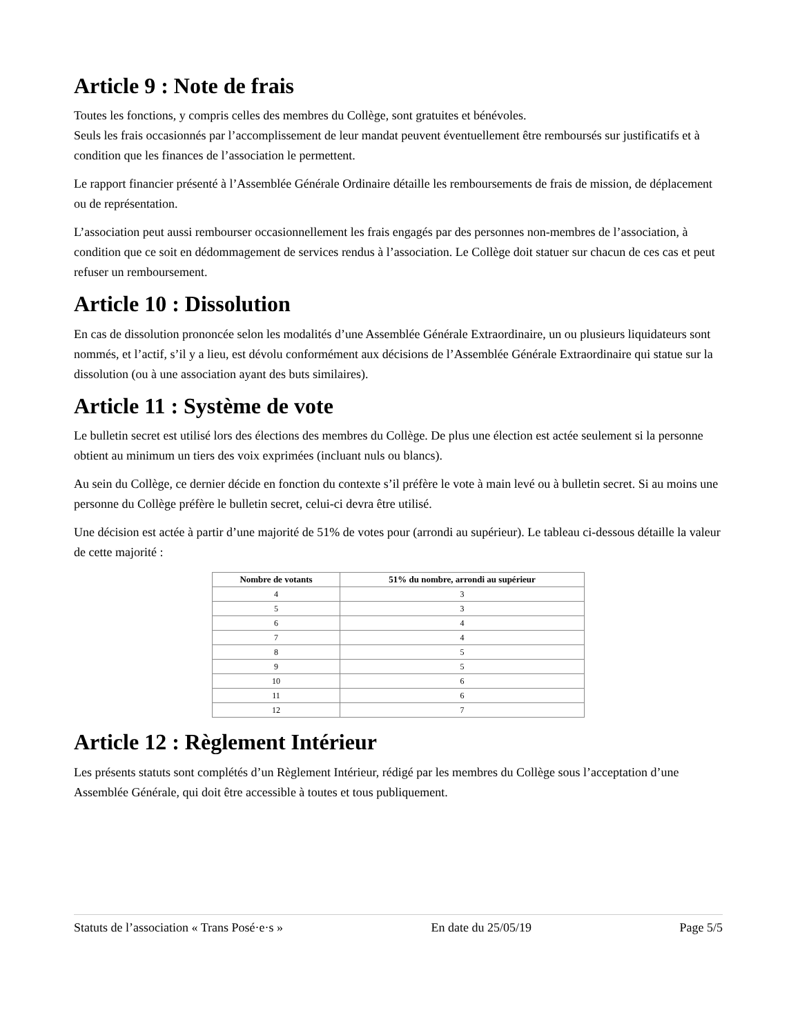Article 9 : Note de frais
Toutes les fonctions, y compris celles des membres du Collège, sont gratuites et bénévoles.
Seuls les frais occasionnés par l’accomplissement de leur mandat peuvent éventuellement être remboursés sur justificatifs et à condition que les finances de l’association le permettent.
Le rapport financier présenté à l’Assemblée Générale Ordinaire détaille les remboursements de frais de mission, de déplacement ou de représentation.
L’association peut aussi rembourser occasionnellement les frais engagés par des personnes non-membres de l’association, à condition que ce soit en dédommagement de services rendus à l’association. Le Collège doit statuer sur chacun de ces cas et peut refuser un remboursement.
Article 10 : Dissolution
En cas de dissolution prononcée selon les modalités d’une Assemblée Générale Extraordinaire, un ou plusieurs liquidateurs sont nommés, et l’actif, s’il y a lieu, est dévolu conformément aux décisions de l’Assemblée Générale Extraordinaire qui statue sur la dissolution (ou à une association ayant des buts similaires).
Article 11 : Système de vote
Le bulletin secret est utilisé lors des élections des membres du Collège. De plus une élection est actée seulement si la personne obtient au minimum un tiers des voix exprimées (incluant nuls ou blancs).
Au sein du Collège, ce dernier décide en fonction du contexte s’il préfère le vote à main levé ou à bulletin secret. Si au moins une personne du Collège préfère le bulletin secret, celui-ci devra être utilisé.
Une décision est actée à partir d’une majorité de 51% de votes pour (arrondi au supérieur). Le tableau ci-dessous détaille la valeur de cette majorité :
| Nombre de votants | 51% du nombre, arrondi au supérieur |
| --- | --- |
| 4 | 3 |
| 5 | 3 |
| 6 | 4 |
| 7 | 4 |
| 8 | 5 |
| 9 | 5 |
| 10 | 6 |
| 11 | 6 |
| 12 | 7 |
Article 12 : Règlement Intérieur
Les présents statuts sont complétés d’un Règlement Intérieur, rédigé par les membres du Collège sous l’acceptation d’une Assemblée Générale, qui doit être accessible à toutes et tous publiquement.
Statuts de l’association « Trans Posé·e·s » En date du 25/05/19 Page 5/5